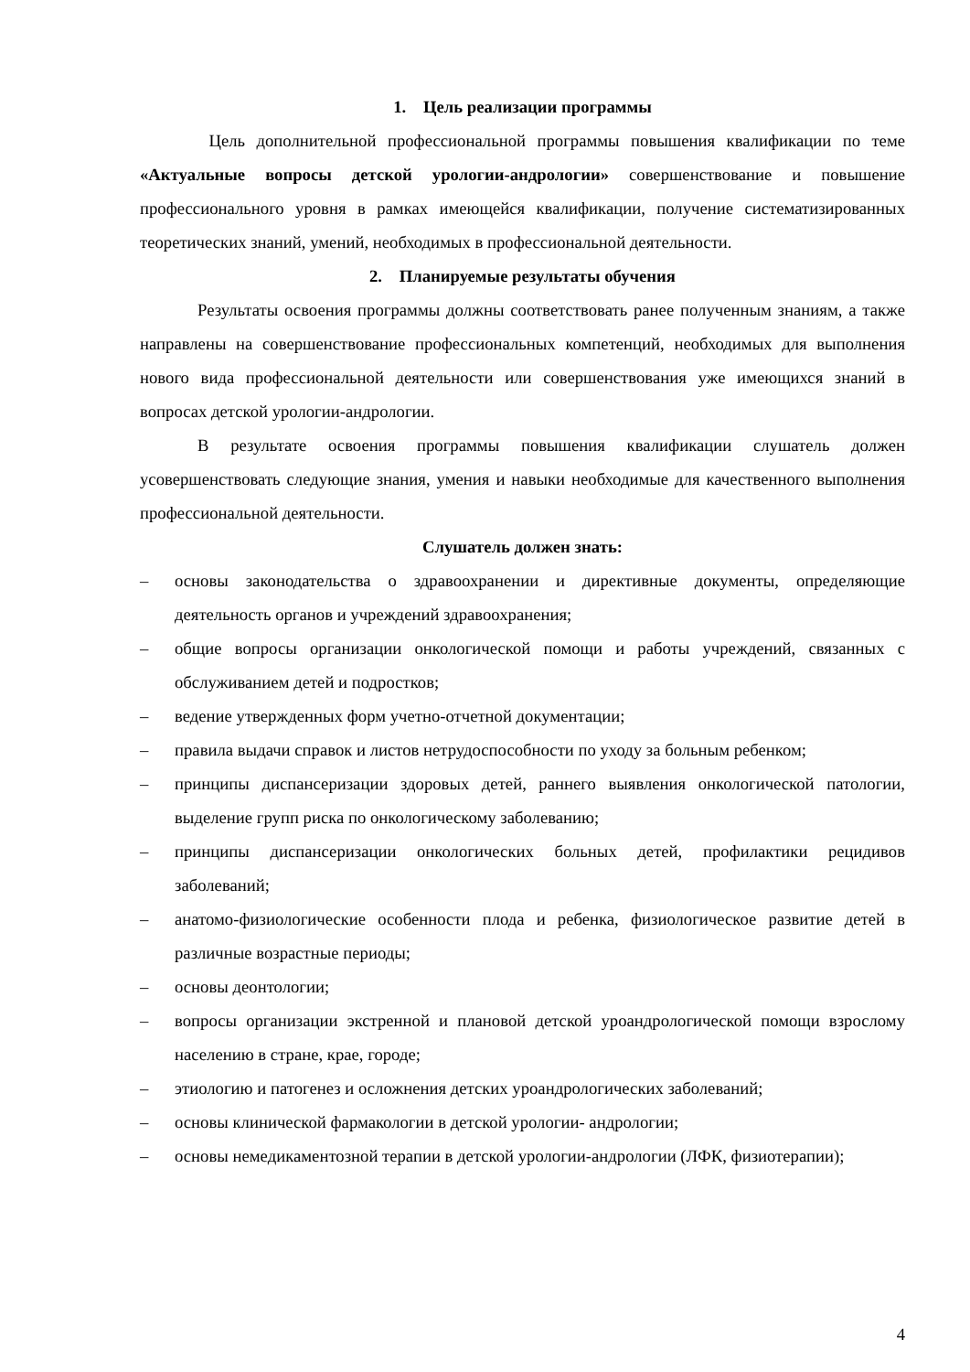1. Цель реализации программы
Цель дополнительной профессиональной программы повышения квалификации по теме «Актуальные вопросы детской урологии-андрологии» совершенствование и повышение профессионального уровня в рамках имеющейся квалификации, получение систематизированных теоретических знаний, умений, необходимых в профессиональной деятельности.
2. Планируемые результаты обучения
Результаты освоения программы должны соответствовать ранее полученным знаниям, а также направлены на совершенствование профессиональных компетенций, необходимых для выполнения нового вида профессиональной деятельности или совершенствования уже имеющихся знаний в вопросах детской урологии-андрологии.
В результате освоения программы повышения квалификации слушатель должен усовершенствовать следующие знания, умения и навыки необходимые для качественного выполнения профессиональной деятельности.
Слушатель должен знать:
– основы законодательства о здравоохранении и директивные документы, определяющие деятельность органов и учреждений здравоохранения;
– общие вопросы организации онкологической помощи и работы учреждений, связанных с обслуживанием детей и подростков;
– ведение утвержденных форм учетно-отчетной документации;
– правила выдачи справок и листов нетрудоспособности по уходу за больным ребенком;
– принципы диспансеризации здоровых детей, раннего выявления онкологической патологии, выделение групп риска по онкологическому заболеванию;
– принципы диспансеризации онкологических больных детей, профилактики рецидивов заболеваний;
– анатомо-физиологические особенности плода и ребенка, физиологическое развитие детей в различные возрастные периоды;
– основы деонтологии;
– вопросы организации экстренной и плановой детской уроандрологической помощи взрослому населению в стране, крае, городе;
– этиологию и патогенез и осложнения детских уроандрологических заболеваний;
– основы клинической фармакологии в детской урологии- андрологии;
– основы немедикаментозной терапии в детской урологии-андрологии (ЛФК, физиотерапии);
4